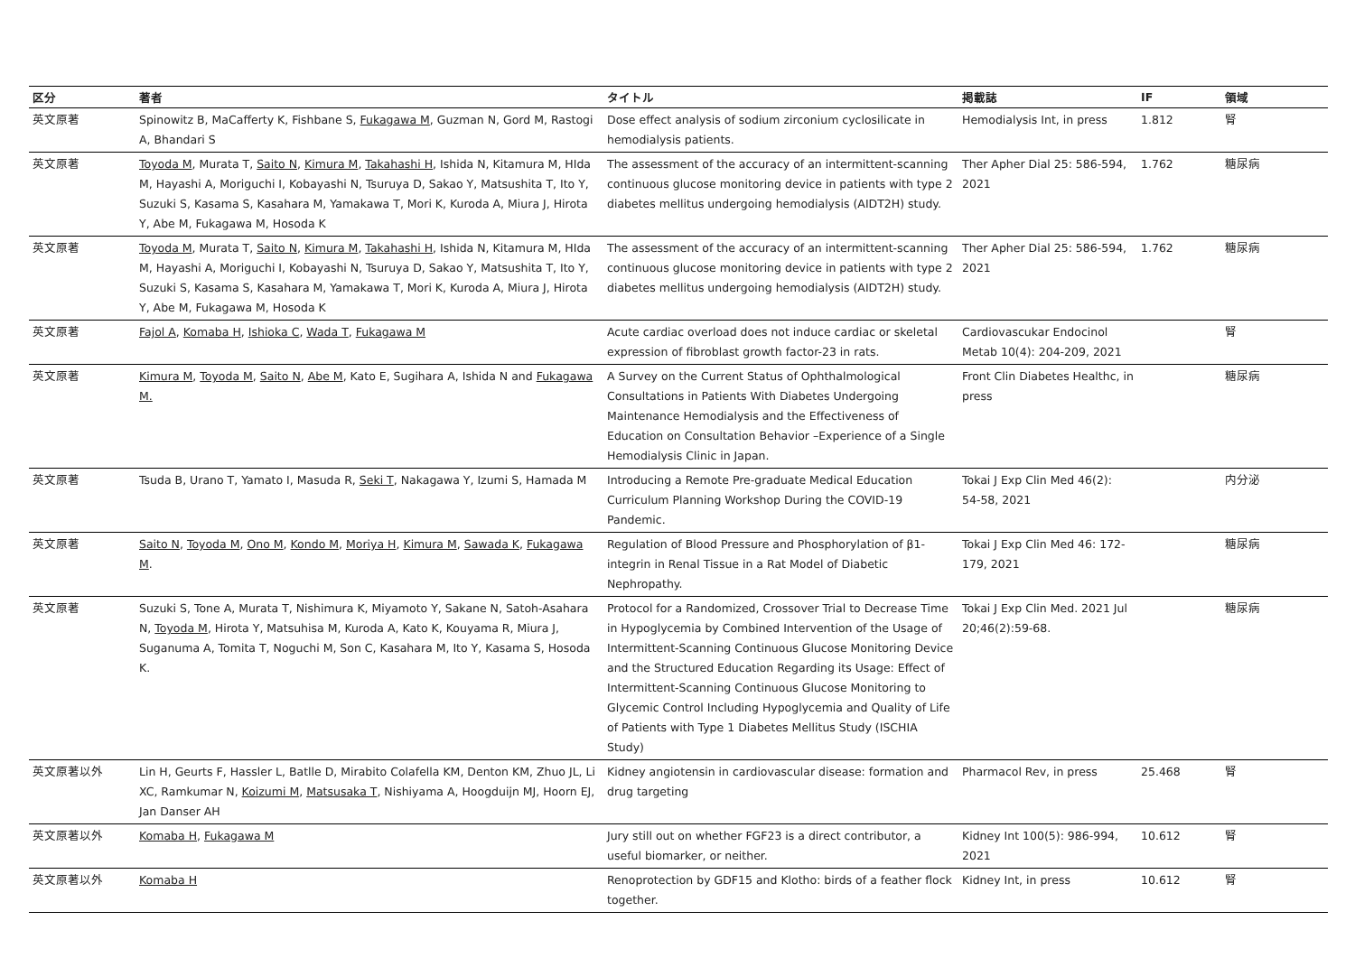| 区分 | 著者 | タイトル | 掲載誌 | IF | 領域 |
| --- | --- | --- | --- | --- | --- |
| 英文原著 | Spinowitz B, MaCafferty K, Fishbane S, Fukagawa M , Guzman N, Gord M, Rastogi A, Bhandari S | Dose effect analysis of sodium zirconium cyclosilicate in hemodialysis patients. | Hemodialysis Int, in press | 1.812 | 腎 |
| 英文原著 | Toyoda M , Murata T, Saito N , Kimura M , Takahashi H , Ishida N, Kitamura M, HIda M, Hayashi A, Moriguchi I, Kobayashi N, Tsuruya D, Sakao Y, Matsushita T, Ito Y, Suzuki S, Kasama S, Kasahara M, Yamakawa T, Mori K, Kuroda A, Miura J, Hirota Y, Abe M, Fukagawa M, Hosoda K | The assessment of the accuracy of an intermittent-scanning continuous glucose monitoring device in patients with type 2 diabetes mellitus undergoing hemodialysis (AIDT2H) study. | Ther Apher Dial 25: 586-594, 2021 | 1.762 | 糖尿病 |
| 英文原著 | Toyoda M , Murata T, Saito N , Kimura M , Takahashi H , Ishida N, Kitamura M, HIda M, Hayashi A, Moriguchi I, Kobayashi N, Tsuruya D, Sakao Y, Matsushita T, Ito Y, Suzuki S, Kasama S, Kasahara M, Yamakawa T, Mori K, Kuroda A, Miura J, Hirota Y, Abe M, Fukagawa M, Hosoda K | The assessment of the accuracy of an intermittent-scanning continuous glucose monitoring device in patients with type 2 diabetes mellitus undergoing hemodialysis (AIDT2H) study. | Ther Apher Dial 25: 586-594, 2021 | 1.762 | 糖尿病 |
| 英文原著 | Fajol A , Komaba H , Ishioka C , Wada T , Fukagawa M | Acute cardiac overload does not induce cardiac or skeletal expression of fibroblast growth factor-23 in rats. | Cardiovascukar Endocinol Metab 10(4): 204-209, 2021 | | 腎 |
| 英文原著 | Kimura M , Toyoda M , Saito N , Abe M , Kato E, Sugihara A, Ishida N and Fukagawa M. | A Survey on the Current Status of Ophthalmological Consultations in Patients With Diabetes Undergoing Maintenance Hemodialysis and the Effectiveness of Education on Consultation Behavior –Experience of a Single Hemodialysis Clinic in Japan. | Front Clin Diabetes Healthc, in press | | 糖尿病 |
| 英文原著 | Tsuda B, Urano T, Yamato I, Masuda R, Seki T , Nakagawa Y, Izumi S, Hamada M | Introducing a Remote Pre-graduate Medical Education Curriculum Planning Workshop During the COVID-19 Pandemic. | Tokai J Exp Clin Med 46(2): 54-58, 2021 | | 内分泌 |
| 英文原著 | Saito N , Toyoda M , Ono M , Kondo M , Moriya H , Kimura M , Sawada K , Fukagawa M . | Regulation of Blood Pressure and Phosphorylation of β1-integrin in Renal Tissue in a Rat Model of Diabetic Nephropathy. | Tokai J Exp Clin Med 46: 172-179, 2021 | | 糖尿病 |
| 英文原著 | Suzuki S, Tone A, Murata T, Nishimura K, Miyamoto Y, Sakane N, Satoh-Asahara N, Toyoda M , Hirota Y, Matsuhisa M, Kuroda A, Kato K, Kouyama R, Miura J, Suganuma A, Tomita T, Noguchi M, Son C, Kasahara M, Ito Y, Kasama S, Hosoda K. | Protocol for a Randomized, Crossover Trial to Decrease Time in Hypoglycemia by Combined Intervention of the Usage of Intermittent-Scanning Continuous Glucose Monitoring Device and the Structured Education Regarding its Usage: Effect of Intermittent-Scanning Continuous Glucose Monitoring to Glycemic Control Including Hypoglycemia and Quality of Life of Patients with Type 1 Diabetes Mellitus Study (ISCHIA Study) | Tokai J Exp Clin Med. 2021 Jul 20;46(2):59-68. | | 糖尿病 |
| 英文原著以外 | Lin H, Geurts F, Hassler L, Batlle D, Mirabito Colafella KM, Denton KM, Zhuo JL, Li XC, Ramkumar N, Koizumi M , Matsusaka T , Nishiyama A, Hoogduijn MJ, Hoorn EJ, Jan Danser AH | Kidney angiotensin in cardiovascular disease: formation and drug targeting | Pharmacol Rev, in press | 25.468 | 腎 |
| 英文原著以外 | Komaba H , Fukagawa M | Jury still out on whether FGF23 is a direct contributor, a useful biomarker, or neither. | Kidney Int 100(5): 986-994, 2021 | 10.612 | 腎 |
| 英文原著以外 | Komaba H | Renoprotection by GDF15 and Klotho: birds of a feather flock together. | Kidney Int, in press | 10.612 | 腎 |